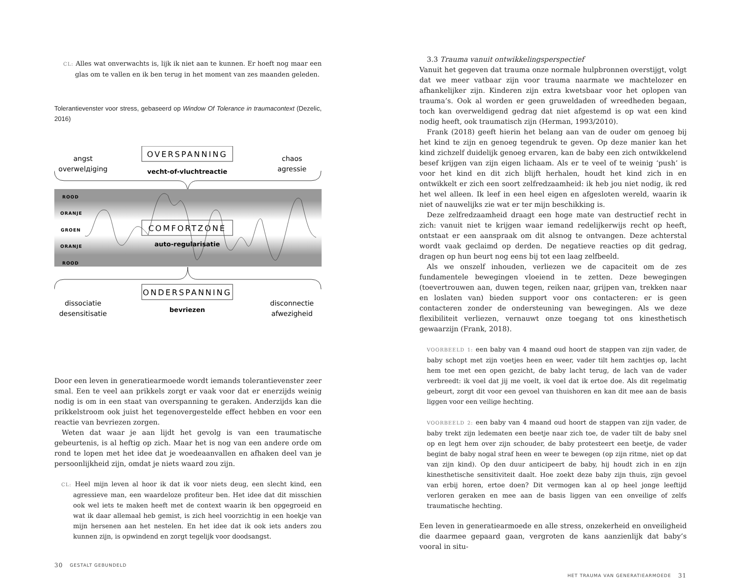CL: Alles wat onverwachts is, lijk ik niet aan te kunnen. Er hoeft nog maar een glas om te vallen en ik ben terug in het moment van zes maanden geleden.
Tolerantievenster voor stress, gebaseerd op Window Of Tolerance in traumacontext (Dezelic, 2016)
angst
overwelдiging
OVERSPANNING
vecht-of-vluchtreactie
chaos
agressie
ROOD
ORANJE
GROEN
ORANJE
ROOD
COMFORTZONE
auto-regularisatie
dissociatie
desensitisatie
ONDERSPANNING
bevriezen
disconnectie
afwezigheid
Door een leven in generatiearmoede wordt iemands tolerantievenster zeer smal. Een te veel aan prikkels zorgt er vaak voor dat er enerzijds weinig nodig is om in een staat van overspanning te geraken. Anderzijds kan die prikkelstroom ook juist het tegenovergestelde effect hebben en voor een reactie van bevriezen zorgen.
Weten dat waar je aan lijdt het gevolg is van een traumatische gebeurtenis, is al heftig op zich. Maar het is nog van een andere orde om rond te lopen met het idee dat je woedeaanvallen en afhaken deel van je persoonlijkheid zijn, omdat je niets waard zou zijn.
CL: Heel mijn leven al hoor ik dat ik voor niets deug, een slecht kind, een agressieve man, een waardeloze profiteur ben. Het idee dat dit misschien ook wel iets te maken heeft met de context waarin ik ben opgegroeid en wat ik daar allemaal heb gemist, is zich heel voorzichtig in een hoekje van mijn hersenen aan het nestelen. En het idee dat ik ook iets anders zou kunnen zijn, is opwindend en zorgt tegelijk voor doodsangst.
30 GESTALT GEBUNDELD
3.3 Trauma vanuit ontwikkelingsperspectief
Vanuit het gegeven dat trauma onze normale hulpbronnen overstijgt, volgt dat we meer vatbaar zijn voor trauma naarmate we machtelozer en afhankelijker zijn. Kinderen zijn extra kwetsbaar voor het oplopen van trauma’s. Ook al worden er geen gruweldaden of wreedheden begaan, toch kan overweldigend gedrag dat niet afgestemd is op wat een kind nodig heeft, ook traumatisch zijn (Herman, 1993/2010).
Frank (2018) geeft hierin het belang aan van de ouder om genoeg bij het kind te zijn en genoeg tegendruk te geven. Op deze manier kan het kind zichzelf duidelijk genoeg ervaren, kan de baby een zich ontwikkelend besef krijgen van zijn eigen lichaam. Als er te veel of te weinig ‘push’ is voor het kind en dit zich blijft herhalen, houdt het kind zich in en ontwikkelt er zich een soort zelfredzaamheid: ik heb jou niet nodig, ik red het wel alleen. Ik leef in een heel eigen en afgesloten wereld, waarin ik niet of nauwelijks zie wat er ter mijn beschikking is.
Deze zelfredzaamheid draagt een hoge mate van destructief recht in zich: vanuit niet te krijgen waar iemand redelijkerwijs recht op heeft, ontstaat er een aanspraak om dit alsnog te ontvangen. Deze achterstal wordt vaak geclaimd op derden. De negatieve reacties op dit gedrag, dragen op hun beurt nog eens bij tot een laag zelfbeeld.
Als we onszelf inhouden, verliezen we de capaciteit om de zes fundamentele bewegingen vloeiend in te zetten. Deze bewegingen (toevertrouwen aan, duwen tegen, reiken naar, grijpen van, trekken naar en loslaten van) bieden support voor ons contacteren: er is geen contacteren zonder de ondersteuning van bewegingen. Als we deze flexibiliteit verliezen, vernauwt onze toegang tot ons kinesthetisch gewaarzijn (Frank, 2018).
VOORBEELD 1: een baby van 4 maand oud hoort de stappen van zijn vader, de baby schopt met zijn voetjes heen en weer, vader tilt hem zachtjes op, lacht hem toe met een open gezicht, de baby lacht terug, de lach van de vader verbreedt: ik voel dat jij me voelt, ik voel dat ik ertoe doe. Als dit regelmatig gebeurt, zorgt dit voor een gevoel van thuishoren en kan dit mee aan de basis liggen voor een veilige hechting.
VOORBEELD 2: een baby van 4 maand oud hoort de stappen van zijn vader, de baby trekt zijn ledematen een beetje naar zich toe, de vader tilt de baby snel op en legt hem over zijn schouder, de baby protesteert een beetje, de vader begint de baby nogal straf heen en weer te bewegen (op zijn ritme, niet op dat van zijn kind). Op den duur anticipeert de baby, hij houdt zich in en zijn kinesthetische sensitiviteit daalt. Hoe zoekt deze baby zijn thuis, zijn gevoel van erbij horen, ertoe doen? Dit vermogen kan al op heel jonge leeftijd verloren geraken en mee aan de basis liggen van een onveilige of zelfs traumatische hechting.
Een leven in generatiearmoede en alle stress, onzekerheid en onveiligheid die daarmee gepaard gaan, vergroten de kans aanzienlijk dat baby’s vooral in situ-
HET TRAUMA VAN GENERATIEARMOEDE 31